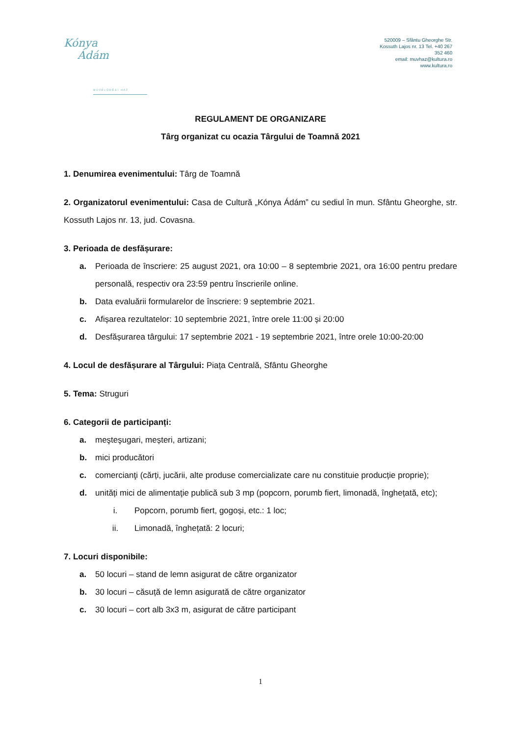Kónya
Ádám
MŰVELŐDÉSI HÁZ
520009 – Sfântu Gheorghe Str. Kossuth Lajos nr. 13 Tel. +40 267 352 460
email: muvhaz@kultura.ro
www.kultura.ro
REGULAMENT DE ORGANIZARE
Târg organizat cu ocazia Târgului de Toamnă 2021
1. Denumirea evenimentului: Târg de Toamnă
2. Organizatorul evenimentului: Casa de Cultură „Kónya Ádám” cu sediul în mun. Sfântu Gheorghe, str. Kossuth Lajos nr. 13, jud. Covasna.
3. Perioada de desfășurare:
a. Perioada de înscriere: 25 august 2021, ora 10:00 – 8 septembrie 2021, ora 16:00 pentru predare personală, respectiv ora 23:59 pentru înscrierile online.
b. Data evaluării formularelor de înscriere: 9 septembrie 2021.
c. Afișarea rezultatelor: 10 septembrie 2021, între orele 11:00 și 20:00
d. Desfășurarea târgului: 17 septembrie 2021 - 19 septembrie 2021, între orele 10:00-20:00
4. Locul de desfășurare al Târgului: Piața Centrală, Sfântu Gheorghe
5. Tema: Struguri
6. Categorii de participanți:
a. meşteşugari, meșteri, artizani;
b. mici producători
c. comercianţi (cărți, jucării, alte produse comercializate care nu constituie producție proprie);
d. unități mici de alimentaţie publică sub 3 mp (popcorn, porumb fiert, limonadă, înghețată, etc);
i. Popcorn, porumb fiert, gogoși, etc.: 1 loc;
ii. Limonadă, înghețată: 2 locuri;
7. Locuri disponibile:
a. 50 locuri – stand de lemn asigurat de către organizator
b. 30 locuri – căsuță de lemn asigurată de către organizator
c. 30 locuri – cort alb 3x3 m, asigurat de către participant
1